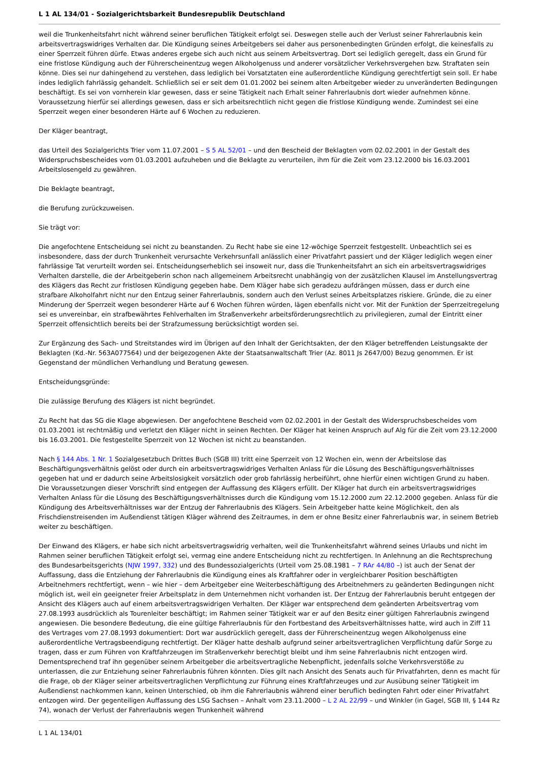L 1 AL 134/01 - Sozialgerichtsbarkeit Bundesrepublik Deutschland
weil die Trunkenheitsfahrt nicht während seiner beruflichen Tätigkeit erfolgt sei. Deswegen stelle auch der Verlust seiner Fahrerlaubnis kein arbeitsvertragswidriges Verhalten dar. Die Kündigung seines Arbeitgebers sei daher aus personenbedingten Gründen erfolgt, die keinesfalls zu einer Sperrzeit führen dürfe. Etwas anderes ergebe sich auch nicht aus seinem Arbeitsvertrag. Dort sei lediglich geregelt, dass ein Grund für eine fristlose Kündigung auch der Führerscheinentzug wegen Alkoholgenuss und anderer vorsätzlicher Verkehrsvergehen bzw. Straftaten sein könne. Dies sei nur dahingehend zu verstehen, dass lediglich bei Vorsatztaten eine außerordentliche Kündigung gerechtfertigt sein soll. Er habe indes lediglich fahrlässig gehandelt. Schließlich sei er seit dem 01.01.2002 bei seinem alten Arbeitgeber wieder zu unveränderten Bedingungen beschäftigt. Es sei von vornherein klar gewesen, dass er seine Tätigkeit nach Erhalt seiner Fahrerlaubnis dort wieder aufnehmen könne. Voraussetzung hierfür sei allerdings gewesen, dass er sich arbeitsrechtlich nicht gegen die fristlose Kündigung wende. Zumindest sei eine Sperrzeit wegen einer besonderen Härte auf 6 Wochen zu reduzieren.
Der Kläger beantragt,
das Urteil des Sozialgerichts Trier vom 11.07.2001 – S 5 AL 52/01 – und den Bescheid der Beklagten vom 02.02.2001 in der Gestalt des Widerspruchsbescheides vom 01.03.2001 aufzuheben und die Beklagte zu verurteilen, ihm für die Zeit vom 23.12.2000 bis 16.03.2001 Arbeitslosengeld zu gewähren.
Die Beklagte beantragt,
die Berufung zurückzuweisen.
Sie trägt vor:
Die angefochtene Entscheidung sei nicht zu beanstanden. Zu Recht habe sie eine 12-wöchige Sperrzeit festgestellt. Unbeachtlich sei es insbesondere, dass der durch Trunkenheit verursachte Verkehrsunfall anlässlich einer Privatfahrt passiert und der Kläger lediglich wegen einer fahrlässige Tat verurteilt worden sei. Entscheidungserheblich sei insoweit nur, dass die Trunkenheitsfahrt an sich ein arbeitsvertragswidriges Verhalten darstelle, die der Arbeitgeberin schon nach allgemeinem Arbeitsrecht unabhängig von der zusätzlichen Klausel im Anstellungsvertrag des Klägers das Recht zur fristlosen Kündigung gegeben habe. Dem Kläger habe sich geradezu aufdrängen müssen, dass er durch eine strafbare Alkoholfahrt nicht nur den Entzug seiner Fahrerlaubnis, sondern auch den Verlust seines Arbeitsplatzes riskiere. Gründe, die zu einer Minderung der Sperrzeit wegen besonderer Härte auf 6 Wochen führen würden, lägen ebenfalls nicht vor. Mit der Funktion der Sperrzeitregelung sei es unvereinbar, ein strafbewährtes Fehlverhalten im Straßenverkehr arbeitsförderungsrechtlich zu privilegieren, zumal der Eintritt einer Sperrzeit offensichtlich bereits bei der Strafzumessung berücksichtigt worden sei.
Zur Ergänzung des Sach- und Streitstandes wird im Übrigen auf den Inhalt der Gerichtsakten, der den Kläger betreffenden Leistungsakte der Beklagten (Kd.-Nr. 563A077564) und der beigezogenen Akte der Staatsanwaltschaft Trier (Az. 8011 Js 2647/00) Bezug genommen. Er ist Gegenstand der mündlichen Verhandlung und Beratung gewesen.
Entscheidungsgründe:
Die zulässige Berufung des Klägers ist nicht begründet.
Zu Recht hat das SG die Klage abgewiesen. Der angefochtene Bescheid vom 02.02.2001 in der Gestalt des Widerspruchsbescheides vom 01.03.2001 ist rechtmäßig und verletzt den Kläger nicht in seinen Rechten. Der Kläger hat keinen Anspruch auf Alg für die Zeit vom 23.12.2000 bis 16.03.2001. Die festgestellte Sperrzeit von 12 Wochen ist nicht zu beanstanden.
Nach § 144 Abs. 1 Nr. 1 Sozialgesetzbuch Drittes Buch (SGB III) tritt eine Sperrzeit von 12 Wochen ein, wenn der Arbeitslose das Beschäftigungsverhältnis gelöst oder durch ein arbeitsvertragswidriges Verhalten Anlass für die Lösung des Beschäftigungsverhältnisses gegeben hat und er dadurch seine Arbeitslosigkeit vorsätzlich oder grob fahrlässig herbeiführt, ohne hierfür einen wichtigen Grund zu haben. Die Voraussetzungen dieser Vorschrift sind entgegen der Auffassung des Klägers erfüllt. Der Kläger hat durch ein arbeitsvertragswidriges Verhalten Anlass für die Lösung des Beschäftigungsverhältnisses durch die Kündigung vom 15.12.2000 zum 22.12.2000 gegeben. Anlass für die Kündigung des Arbeitsverhältnisses war der Entzug der Fahrerlaubnis des Klägers. Sein Arbeitgeber hatte keine Möglichkeit, den als Frischdienstreisenden im Außendienst tätigen Kläger während des Zeitraumes, in dem er ohne Besitz einer Fahrerlaubnis war, in seinem Betrieb weiter zu beschäftigen.
Der Einwand des Klägers, er habe sich nicht arbeitsvertragswidrig verhalten, weil die Trunkenheitsfahrt während seines Urlaubs und nicht im Rahmen seiner beruflichen Tätigkeit erfolgt sei, vermag eine andere Entscheidung nicht zu rechtfertigen. In Anlehnung an die Rechtsprechung des Bundesarbeitsgerichts (NJW 1997, 332) und des Bundessozialgerichts (Urteil vom 25.08.1981 – 7 RAr 44/80 –) ist auch der Senat der Auffassung, dass die Entziehung der Fahrerlaubnis die Kündigung eines als Kraftfahrer oder in vergleichbarer Position beschäftigten Arbeitnehmers rechtfertigt, wenn – wie hier – dem Arbeitgeber eine Weiterbeschäftigung des Arbeitnehmers zu geänderten Bedingungen nicht möglich ist, weil ein geeigneter freier Arbeitsplatz in dem Unternehmen nicht vorhanden ist. Der Entzug der Fahrerlaubnis beruht entgegen der Ansicht des Klägers auch auf einem arbeitsvertragswidrigen Verhalten. Der Kläger war entsprechend dem geänderten Arbeitsvertrag vom 27.08.1993 ausdrücklich als Tourenleiter beschäftigt; im Rahmen seiner Tätigkeit war er auf den Besitz einer gültigen Fahrerlaubnis zwingend angewiesen. Die besondere Bedeutung, die eine gültige Fahrerlaubnis für den Fortbestand des Arbeitsverhältnisses hatte, wird auch in Ziff 11 des Vertrages vom 27.08.1993 dokumentiert: Dort war ausdrücklich geregelt, dass der Führerscheinentzug wegen Alkoholgenuss eine außerordentliche Vertragsbeendigung rechtfertigt. Der Kläger hatte deshalb aufgrund seiner arbeitsvertraglichen Verpflichtung dafür Sorge zu tragen, dass er zum Führen von Kraftfahrzeugen im Straßenverkehr berechtigt bleibt und ihm seine Fahrerlaubnis nicht entzogen wird. Dementsprechend traf ihn gegenüber seinem Arbeitgeber die arbeitsvertragliche Nebenpflicht, jedenfalls solche Verkehrsverstöße zu unterlassen, die zur Entziehung seiner Fahrerlaubnis führen könnten. Dies gilt nach Ansicht des Senats auch für Privatfahrten, denn es macht für die Frage, ob der Kläger seiner arbeitsvertraglichen Verpflichtung zur Führung eines Kraftfahrzeuges und zur Ausübung seiner Tätigkeit im Außendienst nachkommen kann, keinen Unterschied, ob ihm die Fahrerlaubnis während einer beruflich bedingten Fahrt oder einer Privatfahrt entzogen wird. Der gegenteiligen Auffassung des LSG Sachsen – Anhalt vom 23.11.2000 – L 2 AL 22/99 – und Winkler (in Gagel, SGB III, § 144 Rz 74), wonach der Verlust der Fahrerlaubnis wegen Trunkenheit während
L 1 AL 134/01